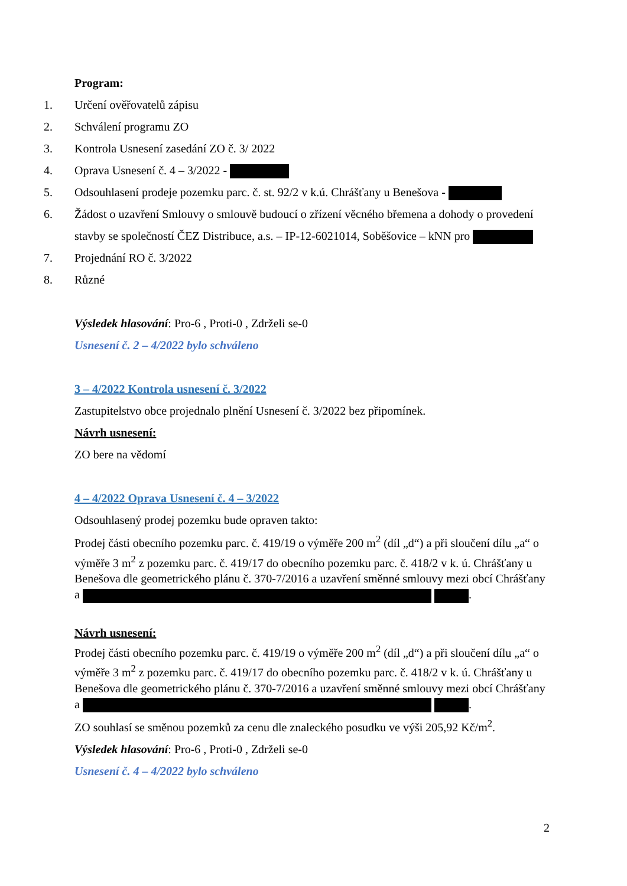Program:
1. Určení ověřovatelů zápisu
2. Schválení programu ZO
3. Kontrola Usnesení zasedání ZO č. 3/ 2022
4. Oprava Usnesení č. 4 – 3/2022 -
5. Odsouhlasení prodeje pozemku parc. č. st. 92/2 v k.ú. Chrášťany u Benešova -
6. Žádost o uzavření Smlouvy o smlouvě budoucí o zřízení věcného břemena a dohody o provedení stavby se společností ČEZ Distribuce, a.s. – IP-12-6021014, Soběšovice – kNN pro
7. Projednání RO č. 3/2022
8. Různé
Výsledek hlasování: Pro-6 , Proti-0 , Zdrželi se-0
Usnesení č. 2 – 4/2022 bylo schváleno
3 – 4/2022 Kontrola usnesení č. 3/2022
Zastupitelstvo obce projednalo plnění Usnesení č. 3/2022 bez připomínek.
Návrh usnesení:
ZO bere na vědomí
4 – 4/2022 Oprava Usnesení č. 4 – 3/2022
Odsouhlasený prodej pozemku bude opraven takto:
Prodej části obecního pozemku parc. č. 419/19 o výměře 200 m<sup>2</sup> (díl „d“) a při sloučení dílu „a“ o výměře 3 m<sup>2</sup> z pozemku parc. č. 419/17 do obecního pozemku parc. č. 418/2 v k. ú. Chrášťany u Benešova dle geometrického plánu č. 370-7/2016 a uzavření směnné smlouvy mezi obcí Chrášťany a .
Návrh usnesení:
Prodej části obecního pozemku parc. č. 419/19 o výměře 200 m<sup>2</sup> (díl „d“) a při sloučení dílu „a“ o výměře 3 m<sup>2</sup> z pozemku parc. č. 419/17 do obecního pozemku parc. č. 418/2 v k. ú. Chrášťany u Benešova dle geometrického plánu č. 370-7/2016 a uzavření směnné smlouvy mezi obcí Chrášťany a .
ZO souhlasí se směnou pozemků za cenu dle znaleckého posudku ve výši 205,92 Kč/m<sup>2</sup>.
Výsledek hlasování: Pro-6 , Proti-0 , Zdrželi se-0
Usnesení č. 4 – 4/2022 bylo schváleno
2